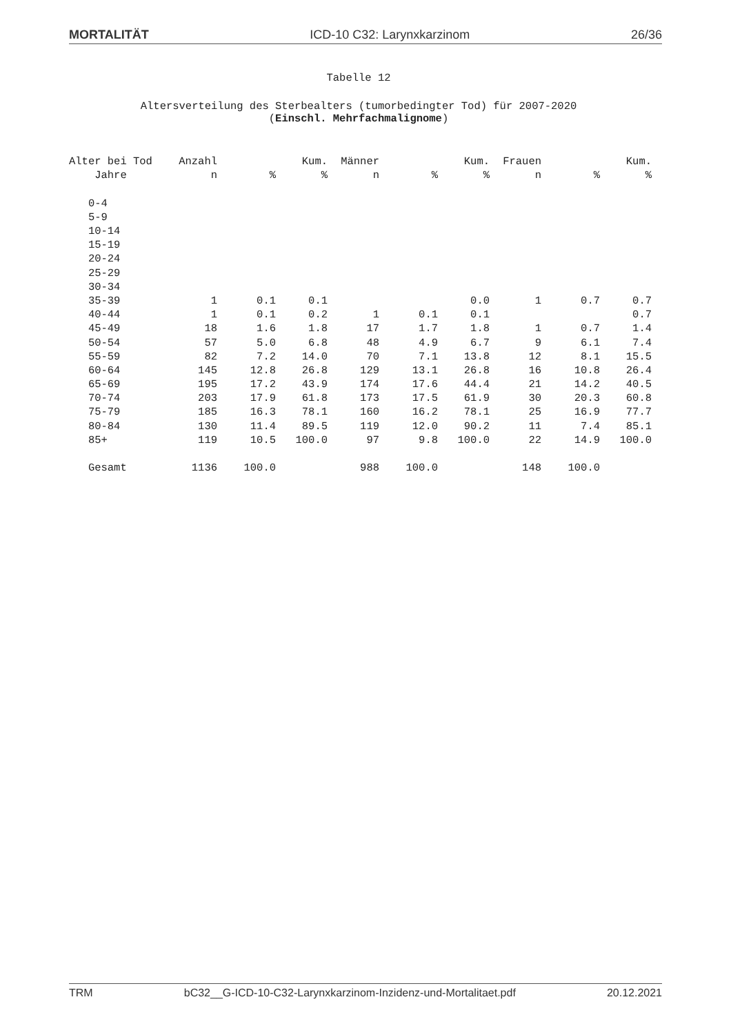MORTALITÄT ICD-10 C32: Larynxkarzinom 26/36
Tabelle 12
Altersverteilung des Sterbealters (tumorbedingter Tod) für 2007-2020
(Einschl. Mehrfachmalignome)
| Alter bei Tod | Anzahl | | Kum. | Männer | | Kum. | Frauen | | Kum. |
| --- | --- | --- | --- | --- | --- | --- | --- | --- | --- |
| Jahre | n | % | % | n | % | % | n | % | % |
| 0-4 | | | | | | | | | |
| 5-9 | | | | | | | | | |
| 10-14 | | | | | | | | | |
| 15-19 | | | | | | | | | |
| 20-24 | | | | | | | | | |
| 25-29 | | | | | | | | | |
| 30-34 | | | | | | | | | |
| 35-39 | 1 | 0.1 | 0.1 | | | 0.0 | 1 | 0.7 | 0.7 |
| 40-44 | 1 | 0.1 | 0.2 | 1 | 0.1 | 0.1 | | | 0.7 |
| 45-49 | 18 | 1.6 | 1.8 | 17 | 1.7 | 1.8 | 1 | 0.7 | 1.4 |
| 50-54 | 57 | 5.0 | 6.8 | 48 | 4.9 | 6.7 | 9 | 6.1 | 7.4 |
| 55-59 | 82 | 7.2 | 14.0 | 70 | 7.1 | 13.8 | 12 | 8.1 | 15.5 |
| 60-64 | 145 | 12.8 | 26.8 | 129 | 13.1 | 26.8 | 16 | 10.8 | 26.4 |
| 65-69 | 195 | 17.2 | 43.9 | 174 | 17.6 | 44.4 | 21 | 14.2 | 40.5 |
| 70-74 | 203 | 17.9 | 61.8 | 173 | 17.5 | 61.9 | 30 | 20.3 | 60.8 |
| 75-79 | 185 | 16.3 | 78.1 | 160 | 16.2 | 78.1 | 25 | 16.9 | 77.7 |
| 80-84 | 130 | 11.4 | 89.5 | 119 | 12.0 | 90.2 | 11 | 7.4 | 85.1 |
| 85+ | 119 | 10.5 | 100.0 | 97 | 9.8 | 100.0 | 22 | 14.9 | 100.0 |
| Gesamt | 1136 | 100.0 | | 988 | 100.0 | | 148 | 100.0 | |
TRM bC32__G-ICD-10-C32-Larynxkarzinom-Inzidenz-und-Mortalitaet.pdf 20.12.2021